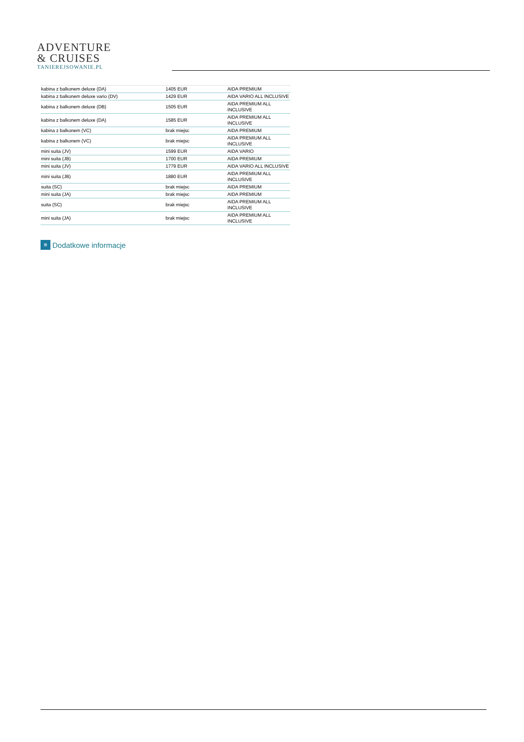ADVENTURE
& CRUISES
TANIEREJSOWANIE.PL
| kabina z balkonem deluxe (DA) | 1405 EUR | AIDA PREMIUM |
| kabina z balkonem deluxe vario (DV) | 1429 EUR | AIDA VARIO ALL INCLUSIVE |
| kabina z balkonem deluxe (DB) | 1505 EUR | AIDA PREMIUM ALL INCLUSIVE |
| kabina z balkonem deluxe (DA) | 1585 EUR | AIDA PREMIUM ALL INCLUSIVE |
| kabina z balkonem (VC) | brak miejsc | AIDA PREMIUM |
| kabina z balkonem (VC) | brak miejsc | AIDA PREMIUM ALL INCLUSIVE |
| mini suita (JV) | 1599 EUR | AIDA VARIO |
| mini suita (JB) | 1700 EUR | AIDA PREMIUM |
| mini suita (JV) | 1779 EUR | AIDA VARIO ALL INCLUSIVE |
| mini suita (JB) | 1880 EUR | AIDA PREMIUM ALL INCLUSIVE |
| suita (SC) | brak miejsc | AIDA PREMIUM |
| mini suita (JA) | brak miejsc | AIDA PREMIUM |
| suita (SC) | brak miejsc | AIDA PREMIUM ALL INCLUSIVE |
| mini suita (JA) | brak miejsc | AIDA PREMIUM ALL INCLUSIVE |
≡ Dodatkowe informacje